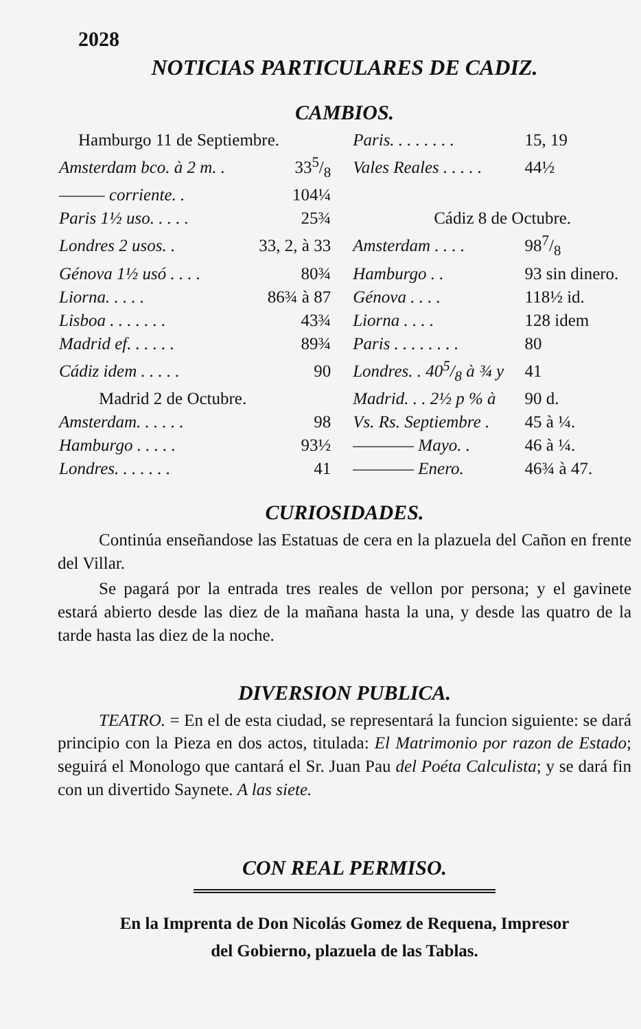2028
NOTICIAS PARTICULARES DE CADIZ.
CAMBIOS.
| Hamburgo 11 de Septiembre. | | Paris. . . . . . . . | 15, 19 |
| Amsterdam bco. à 2 m. . | 335/8 | Vales Reales . . . . . | 44½ |
| ——— corriente. . | 104¼ | | |
| Paris 1½ uso. . . . . | 25¾ | Cádiz 8 de Octubre. | |
| Londres 2 usos. . | 33, 2, à 33 | Amsterdam . . . . | 987/8 |
| Génova 1½ usó . . . . | 80¾ | Hamburgo . . | 93 sin dinero. |
| Liorna. . . . . | 86¾ à 87 | Génova . . . . | 118½ id. |
| Lisboa . . . . . . . | 43¾ | Liorna . . . . | 128 idem |
| Madrid ef. . . . . . | 89¾ | Paris . . . . . . . . | 80 |
| Cádiz idem . . . . . | 90 | Londres. . 405/8 à ¾ y | 41 |
| Madrid 2 de Octubre. | | Madrid. . . 2½ p % à | 90 d. |
| Amsterdam. . . . . . | 98 | Vs. Rs. Septiembre . | 45 à ¼. |
| Hamburgo . . . . . | 93½ | ———— Mayo. . | 46 à ¼. |
| Londres. . . . . . . | 41 | ———— Enero. | 46¾ à 47. |
CURIOSIDADES.
Continúa enseñandose las Estatuas de cera en la plazuela del Cañon en frente del Villar.
Se pagará por la entrada tres reales de vellon por persona; y el gavinete estará abierto desde las diez de la mañana hasta la una, y desde las quatro de la tarde hasta las diez de la noche.
DIVERSION PUBLICA.
TEATRO. = En el de esta ciudad, se representará la funcion siguiente: se dará principio con la Pieza en dos actos, titulada: El Matrimonio por razon de Estado; seguirá el Monologo que cantará el Sr. Juan Pau del Poéta Calculista; y se dará fin con un divertido Saynete. A las siete.
CON REAL PERMISO.
En la Imprenta de Don Nicolás Gomez de Requena, Impresor
del Gobierno, plazuela de las Tablas.